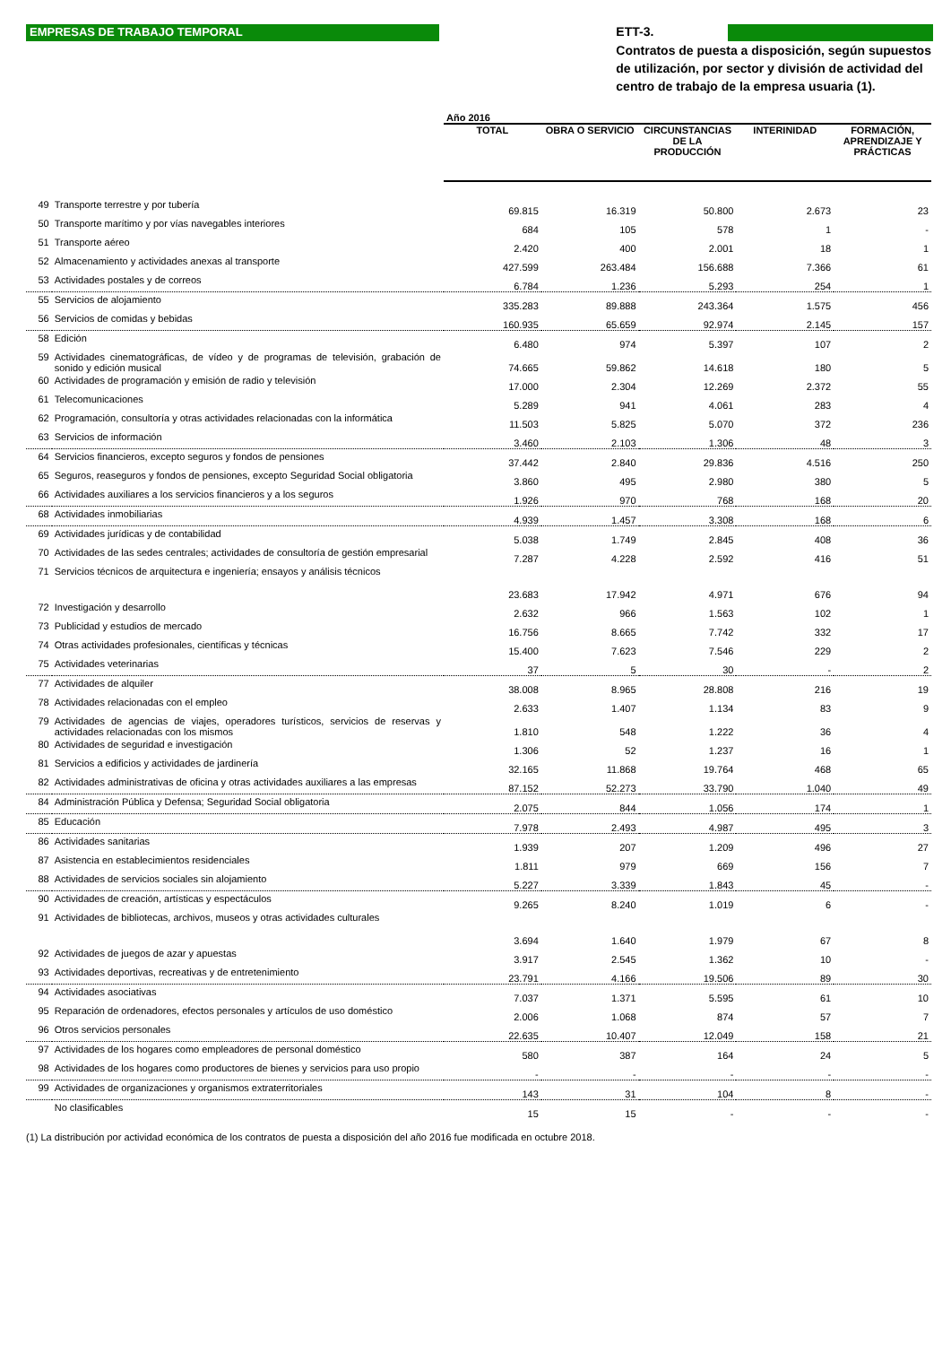EMPRESAS DE TRABAJO TEMPORAL
ETT-3.
Contratos de puesta a disposición, según supuestos de utilización, por sector y división de actividad del centro de trabajo de la empresa usuaria (1).
| | | Año 2016 | | | | |
| | | TOTAL | OBRA O SERVICIO | CIRCUNSTANCIAS DE LA PRODUCCIÓN | INTERINIDAD | FORMACIÓN, APRENDIZAJE Y PRÁCTICAS |
| 49 | Transporte terrestre y por tubería | 69.815 | 16.319 | 50.800 | 2.673 | 23 |
| 50 | Transporte marítimo y por vías navegables interiores | 684 | 105 | 578 | 1 | - |
| 51 | Transporte aéreo | 2.420 | 400 | 2.001 | 18 | 1 |
| 52 | Almacenamiento y actividades anexas al transporte | 427.599 | 263.484 | 156.688 | 7.366 | 61 |
| 53 | Actividades postales y de correos | 6.784 | 1.236 | 5.293 | 254 | 1 |
| 55 | Servicios de alojamiento | 335.283 | 89.888 | 243.364 | 1.575 | 456 |
| 56 | Servicios de comidas y bebidas | 160.935 | 65.659 | 92.974 | 2.145 | 157 |
| 58 | Edición | 6.480 | 974 | 5.397 | 107 | 2 |
| 59 | Actividades cinematográficas, de vídeo y de programas de televisión, grabación de sonido y edición musical | 74.665 | 59.862 | 14.618 | 180 | 5 |
| 60 | Actividades de programación y emisión de radio y televisión | 17.000 | 2.304 | 12.269 | 2.372 | 55 |
| 61 | Telecomunicaciones | 5.289 | 941 | 4.061 | 283 | 4 |
| 62 | Programación, consultoría y otras actividades relacionadas con la informática | 11.503 | 5.825 | 5.070 | 372 | 236 |
| 63 | Servicios de información | 3.460 | 2.103 | 1.306 | 48 | 3 |
| 64 | Servicios financieros, excepto seguros y fondos de pensiones | 37.442 | 2.840 | 29.836 | 4.516 | 250 |
| 65 | Seguros, reaseguros y fondos de pensiones, excepto Seguridad Social obligatoria | 3.860 | 495 | 2.980 | 380 | 5 |
| 66 | Actividades auxiliares a los servicios financieros y a los seguros | 1.926 | 970 | 768 | 168 | 20 |
| 68 | Actividades inmobiliarias | 4.939 | 1.457 | 3.308 | 168 | 6 |
| 69 | Actividades jurídicas y de contabilidad | 5.038 | 1.749 | 2.845 | 408 | 36 |
| 70 | Actividades de las sedes centrales; actividades de consultoría de gestión empresarial | 7.287 | 4.228 | 2.592 | 416 | 51 |
| 71 | Servicios técnicos de arquitectura e ingeniería; ensayos y análisis técnicos | 23.683 | 17.942 | 4.971 | 676 | 94 |
| 72 | Investigación y desarrollo | 2.632 | 966 | 1.563 | 102 | 1 |
| 73 | Publicidad y estudios de mercado | 16.756 | 8.665 | 7.742 | 332 | 17 |
| 74 | Otras actividades profesionales, científicas y técnicas | 15.400 | 7.623 | 7.546 | 229 | 2 |
| 75 | Actividades veterinarias | 37 | 5 | 30 | - | 2 |
| 77 | Actividades de alquiler | 38.008 | 8.965 | 28.808 | 216 | 19 |
| 78 | Actividades relacionadas con el empleo | 2.633 | 1.407 | 1.134 | 83 | 9 |
| 79 | Actividades de agencias de viajes, operadores turísticos, servicios de reservas y actividades relacionadas con los mismos | 1.810 | 548 | 1.222 | 36 | 4 |
| 80 | Actividades de seguridad e investigación | 1.306 | 52 | 1.237 | 16 | 1 |
| 81 | Servicios a edificios y actividades de jardinería | 32.165 | 11.868 | 19.764 | 468 | 65 |
| 82 | Actividades administrativas de oficina y otras actividades auxiliares a las empresas | 87.152 | 52.273 | 33.790 | 1.040 | 49 |
| 84 | Administración Pública y Defensa; Seguridad Social obligatoria | 2.075 | 844 | 1.056 | 174 | 1 |
| 85 | Educación | 7.978 | 2.493 | 4.987 | 495 | 3 |
| 86 | Actividades sanitarias | 1.939 | 207 | 1.209 | 496 | 27 |
| 87 | Asistencia en establecimientos residenciales | 1.811 | 979 | 669 | 156 | 7 |
| 88 | Actividades de servicios sociales sin alojamiento | 5.227 | 3.339 | 1.843 | 45 | - |
| 90 | Actividades de creación, artísticas y espectáculos | 9.265 | 8.240 | 1.019 | 6 | - |
| 91 | Actividades de bibliotecas, archivos, museos y otras actividades culturales | 3.694 | 1.640 | 1.979 | 67 | 8 |
| 92 | Actividades de juegos de azar y apuestas | 3.917 | 2.545 | 1.362 | 10 | - |
| 93 | Actividades deportivas, recreativas y de entretenimiento | 23.791 | 4.166 | 19.506 | 89 | 30 |
| 94 | Actividades asociativas | 7.037 | 1.371 | 5.595 | 61 | 10 |
| 95 | Reparación de ordenadores, efectos personales y artículos de uso doméstico | 2.006 | 1.068 | 874 | 57 | 7 |
| 96 | Otros servicios personales | 22.635 | 10.407 | 12.049 | 158 | 21 |
| 97 | Actividades de los hogares como empleadores de personal doméstico | 580 | 387 | 164 | 24 | 5 |
| 98 | Actividades de los hogares como productores de bienes y servicios para uso propio | - | - | - | - | - |
| 99 | Actividades de organizaciones y organismos extraterritoriales | 143 | 31 | 104 | 8 | - |
| | No clasificables | 15 | 15 | - | - | - |
(1) La distribución por actividad económica de los contratos de puesta a disposición del año 2016 fue modificada en octubre 2018.